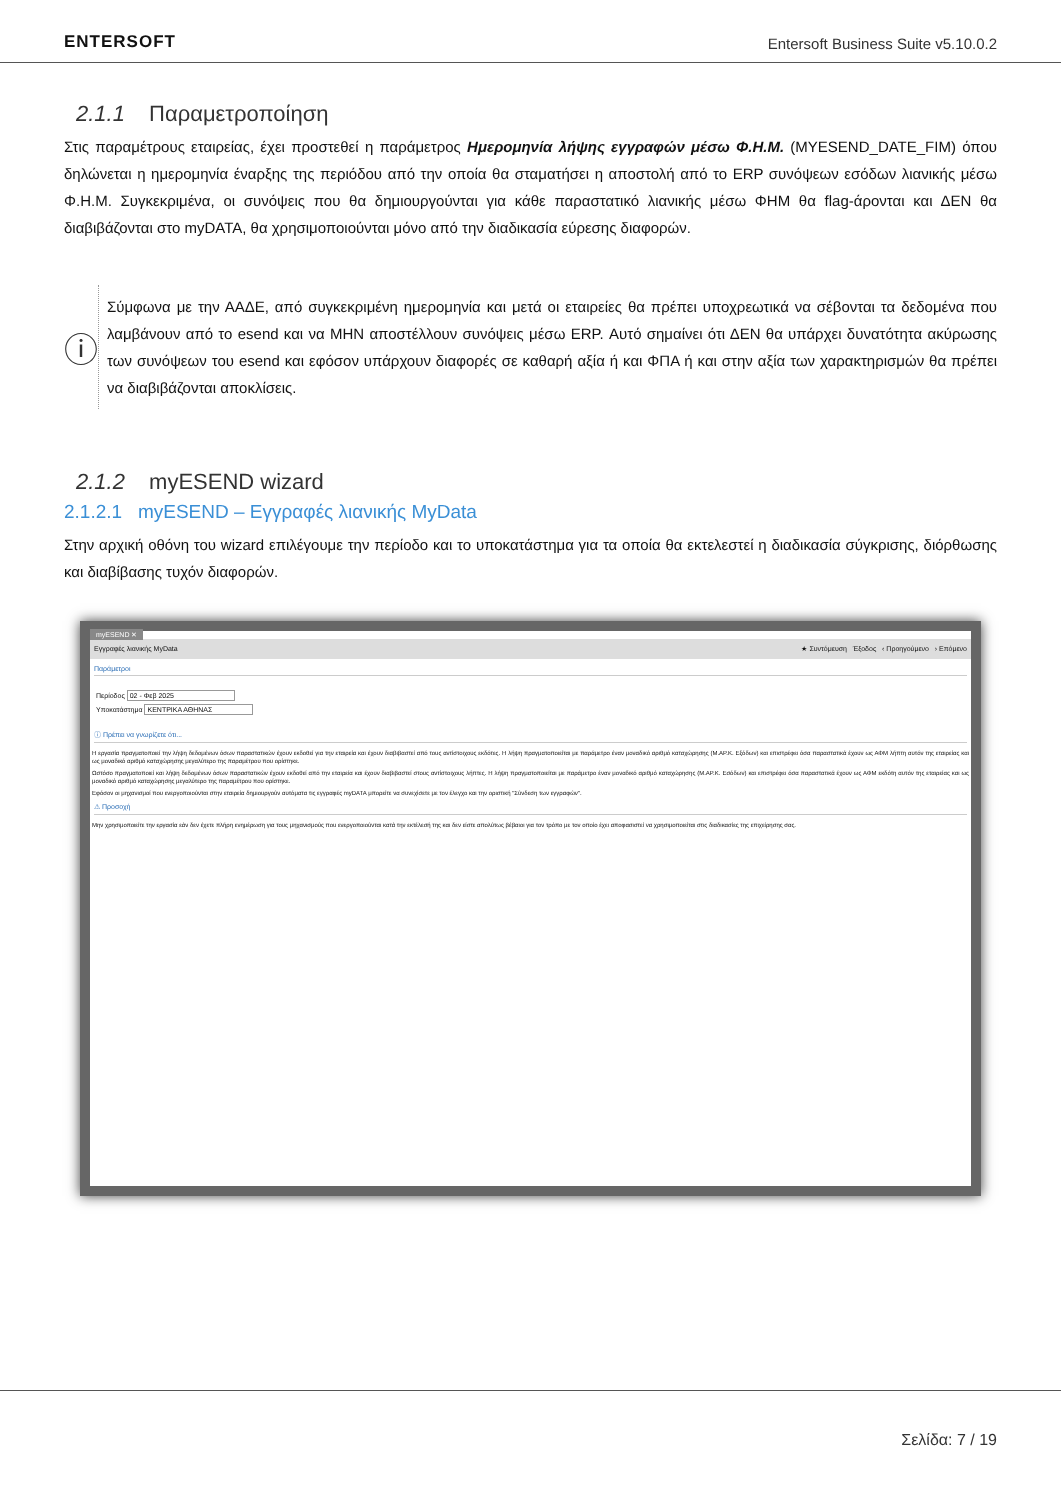ENTERSOFT
Entersoft Business Suite v5.10.0.2
2.1.1 Παραμετροποίηση
Στις παραμέτρους εταιρείας, έχει προστεθεί η παράμετρος Ημερομηνία λήψης εγγραφών μέσω Φ.Η.Μ. (MYESEND_DATE_FIM) όπου δηλώνεται η ημερομηνία έναρξης της περιόδου από την οποία θα σταματήσει η αποστολή από το ERP συνόψεων εσόδων λιανικής μέσω Φ.Η.Μ. Συγκεκριμένα, οι συνόψεις που θα δημιουργούνται για κάθε παραστατικό λιανικής μέσω ΦΗΜ θα flag-άρονται και ΔΕΝ θα διαβιβάζονται στο myDATA, θα χρησιμοποιούνται μόνο από την διαδικασία εύρεσης διαφορών.
ⓘ
Σύμφωνα με την ΑΑΔΕ, από συγκεκριμένη ημερομηνία και μετά οι εταιρείες θα πρέπει υποχρεωτικά να σέβονται τα δεδομένα που λαμβάνουν από το esend και να ΜΗΝ αποστέλλουν συνόψεις μέσω ERP. Αυτό σημαίνει ότι ΔΕΝ θα υπάρχει δυνατότητα ακύρωσης των συνόψεων του esend και εφόσον υπάρχουν διαφορές σε καθαρή αξία ή και ΦΠΑ ή και στην αξία των χαρακτηρισμών θα πρέπει να διαβιβάζονται αποκλίσεις.
2.1.2 myESEND wizard
2.1.2.1 myESEND – Εγγραφές λιανικής MyData
Στην αρχική οθόνη του wizard επιλέγουμε την περίοδο και το υποκατάστημα για τα οποία θα εκτελεστεί η διαδικασία σύγκρισης, διόρθωσης και διαβίβασης τυχόν διαφορών.
myESEND ✕
Εγγραφές λιανικής MyData ★ Συντόμευση Έξοδος ‹ Προηγούμενο › Επόμενο
Παράμετροι
Περίοδος 02 - Φεβ 2025
Υποκατάστημα ΚΕΝΤΡΙΚΑ ΑΘΗΝΑΣ
ⓘ Πρέπει να γνωρίζετε ότι...
Η εργασία πραγματοποιεί την λήψη δεδομένων όσων παραστατικών έχουν εκδοθεί για την εταιρεία και έχουν διαβιβαστεί από τους αντίστοιχους εκδότες. Η λήψη πραγματοποιείται με παράμετρο έναν μοναδικό αριθμό καταχώρησης (Μ.ΑΡ.Κ. Εξόδων) και επιστρέφει όσα παραστατικά έχουν ως ΑΦΜ λήπτη αυτόν της εταιρείας και ως μοναδικό αριθμό καταχώρησης μεγαλύτερο της παραμέτρου που ορίστηκε.
Ωστόσο πραγματοποιεί και λήψη δεδομένων όσων παραστατικών έχουν εκδοθεί από την εταιρεία και έχουν διαβιβαστεί στους αντίστοιχους λήπτες. Η λήψη πραγματοποιείται με παράμετρο έναν μοναδικό αριθμό καταχώρησης (Μ.ΑΡ.Κ. Εσόδων) και επιστρέφει όσα παραστατικά έχουν ως ΑΦΜ εκδότη αυτόν της εταιρείας και ως μοναδικό αριθμό καταχώρησης μεγαλύτερο της παραμέτρου που ορίστηκε.
Εφόσον οι μηχανισμοί που ενεργοποιούνται στην εταιρεία δημιουργούν αυτόματα τις εγγραφές myDATA μπορείτε να συνεχίσετε με τον έλεγχο και την οριστική "Σύνδεση των εγγραφών".
⚠ Προσοχή
Μην χρησιμοποιείτε την εργασία εάν δεν έχετε πλήρη ενημέρωση για τους μηχανισμούς που ενεργοποιούνται κατά την εκτέλεσή της και δεν είστε απολύτως βέβαιοι για τον τρόπο με τον οποίο έχει αποφασιστεί να χρησιμοποιείται στις διαδικασίες της επιχείρησης σας.
Σελίδα: 7 / 19